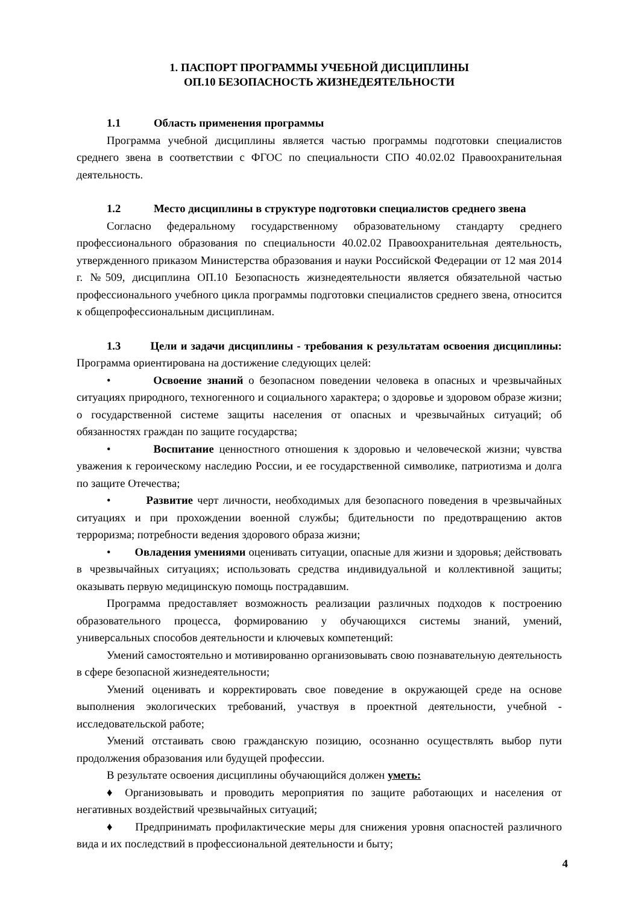1. ПАСПОРТ ПРОГРАММЫ УЧЕБНОЙ ДИСЦИПЛИНЫ
ОП.10 БЕЗОПАСНОСТЬ ЖИЗНЕДЕЯТЕЛЬНОСТИ
1.1 Область применения программы
Программа учебной дисциплины является частью программы подготовки специалистов среднего звена в соответствии с ФГОС по специальности СПО 40.02.02 Правоохранительная деятельность.
1.2 Место дисциплины в структуре подготовки специалистов среднего звена
Согласно федеральному государственному образовательному стандарту среднего профессионального образования по специальности 40.02.02 Правоохранительная деятельность, утвержденного приказом Министерства образования и науки Российской Федерации от 12 мая 2014 г. №509, дисциплина ОП.10 Безопасность жизнедеятельности является обязательной частью профессионального учебного цикла программы подготовки специалистов среднего звена, относится к общепрофессиональным дисциплинам.
1.3 Цели и задачи дисциплины - требования к результатам освоения дисциплины: Программа ориентирована на достижение следующих целей:
• Освоение знаний о безопасном поведении человека в опасных и чрезвычайных ситуациях природного, техногенного и социального характера; о здоровье и здоровом образе жизни; о государственной системе защиты населения от опасных и чрезвычайных ситуаций; об обязанностях граждан по защите государства;
• Воспитание ценностного отношения к здоровью и человеческой жизни; чувства уважения к героическому наследию России, и ее государственной символике, патриотизма и долга по защите Отечества;
• Развитие черт личности, необходимых для безопасного поведения в чрезвычайных ситуациях и при прохождении военной службы; бдительности по предотвращению актов терроризма; потребности ведения здорового образа жизни;
• Овладения умениями оценивать ситуации, опасные для жизни и здоровья; действовать в чрезвычайных ситуациях; использовать средства индивидуальной и коллективной защиты; оказывать первую медицинскую помощь пострадавшим.
Программа предоставляет возможность реализации различных подходов к построению образовательного процесса, формированию у обучающихся системы знаний, умений, универсальных способов деятельности и ключевых компетенций:
Умений самостоятельно и мотивированно организовывать свою познавательную деятельность в сфере безопасной жизнедеятельности;
Умений оценивать и корректировать свое поведение в окружающей среде на основе выполнения экологических требований, участвуя в проектной деятельности, учебной - исследовательской работе;
Умений отстаивать свою гражданскую позицию, осознанно осуществлять выбор пути продолжения образования или будущей профессии.
В результате освоения дисциплины обучающийся должен уметь:
♦ Организовывать и проводить мероприятия по защите работающих и населения от негативных воздействий чрезвычайных ситуаций;
♦ Предпринимать профилактические меры для снижения уровня опасностей различного вида и их последствий в профессиональной деятельности и быту;
4